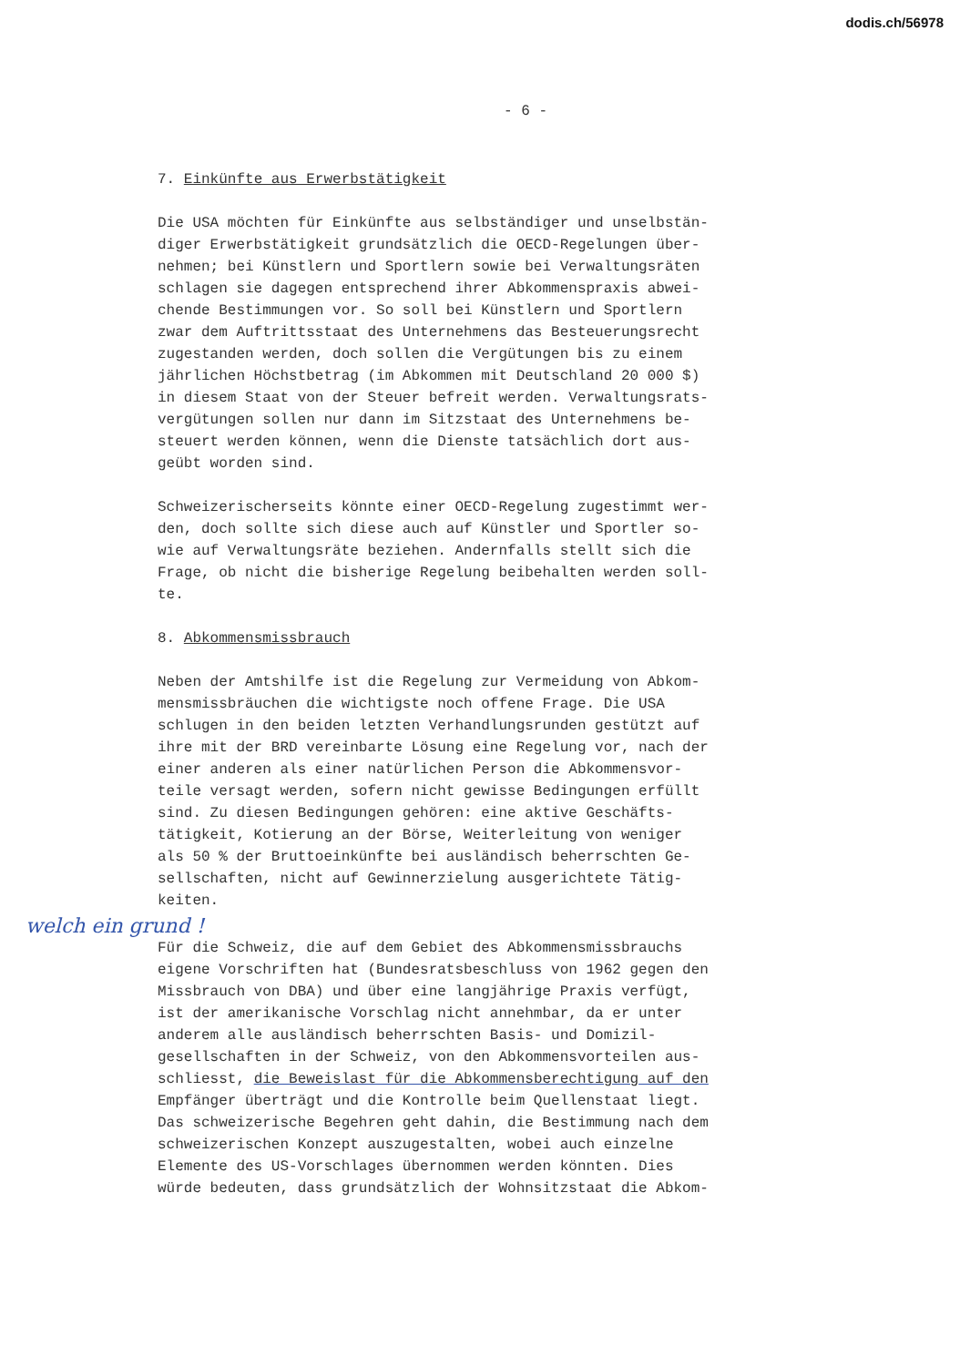dodis.ch/56978
- 6 -
7. Einkünfte aus Erwerbstätigkeit
Die USA möchten für Einkünfte aus selbständiger und unselbstän- diger Erwerbstätigkeit grundsätzlich die OECD-Regelungen über- nehmen; bei Künstlern und Sportlern sowie bei Verwaltungsräten schlagen sie dagegen entsprechend ihrer Abkommenspraxis abwei- chende Bestimmungen vor. So soll bei Künstlern und Sportlern zwar dem Auftrittsstaat des Unternehmens das Besteuerungsrecht zugestanden werden, doch sollen die Vergütungen bis zu einem jährlichen Höchstbetrag (im Abkommen mit Deutschland 20 000 $) in diesem Staat von der Steuer befreit werden. Verwaltungsrats- vergütungen sollen nur dann im Sitzstaat des Unternehmens be- steuert werden können, wenn die Dienste tatsächlich dort aus- geübt worden sind.
Schweizerischerseits könnte einer OECD-Regelung zugestimmt wer- den, doch sollte sich diese auch auf Künstler und Sportler so- wie auf Verwaltungsräte beziehen. Andernfalls stellt sich die Frage, ob nicht die bisherige Regelung beibehalten werden soll- te.
8. Abkommensmissbrauch
Neben der Amtshilfe ist die Regelung zur Vermeidung von Abkom- mensmissbräuchen die wichtigste noch offene Frage. Die USA schlugen in den beiden letzten Verhandlungsrunden gestützt auf ihre mit der BRD vereinbarte Lösung eine Regelung vor, nach der einer anderen als einer natürlichen Person die Abkommensvor- teile versagt werden, sofern nicht gewisse Bedingungen erfüllt sind. Zu diesen Bedingungen gehören: eine aktive Geschäfts- tätigkeit, Kotierung an der Börse, Weiterleitung von weniger als 50 % der Bruttoeinkünfte bei ausländisch beherrschten Ge- sellschaften, nicht auf Gewinnerzielung ausgerichtete Tätig- keiten.
welch ein grund !
Für die Schweiz, die auf dem Gebiet des Abkommensmissbrauchs eigene Vorschriften hat (Bundesratsbeschluss von 1962 gegen den Missbrauch von DBA) und über eine langjährige Praxis verfügt, ist der amerikanische Vorschlag nicht annehmbar, da er unter anderem alle ausländisch beherrschten Basis- und Domizil- gesellschaften in der Schweiz, von den Abkommensvorteilen aus- schliesst, die Beweislast für die Abkommensberechtigung auf den Empfänger überträgt und die Kontrolle beim Quellenstaat liegt. Das schweizerische Begehren geht dahin, die Bestimmung nach dem schweizerischen Konzept auszugestalten, wobei auch einzelne Elemente des US-Vorschlages übernommen werden könnten. Dies würde bedeuten, dass grundsätzlich der Wohnsitzstaat die Abkom-